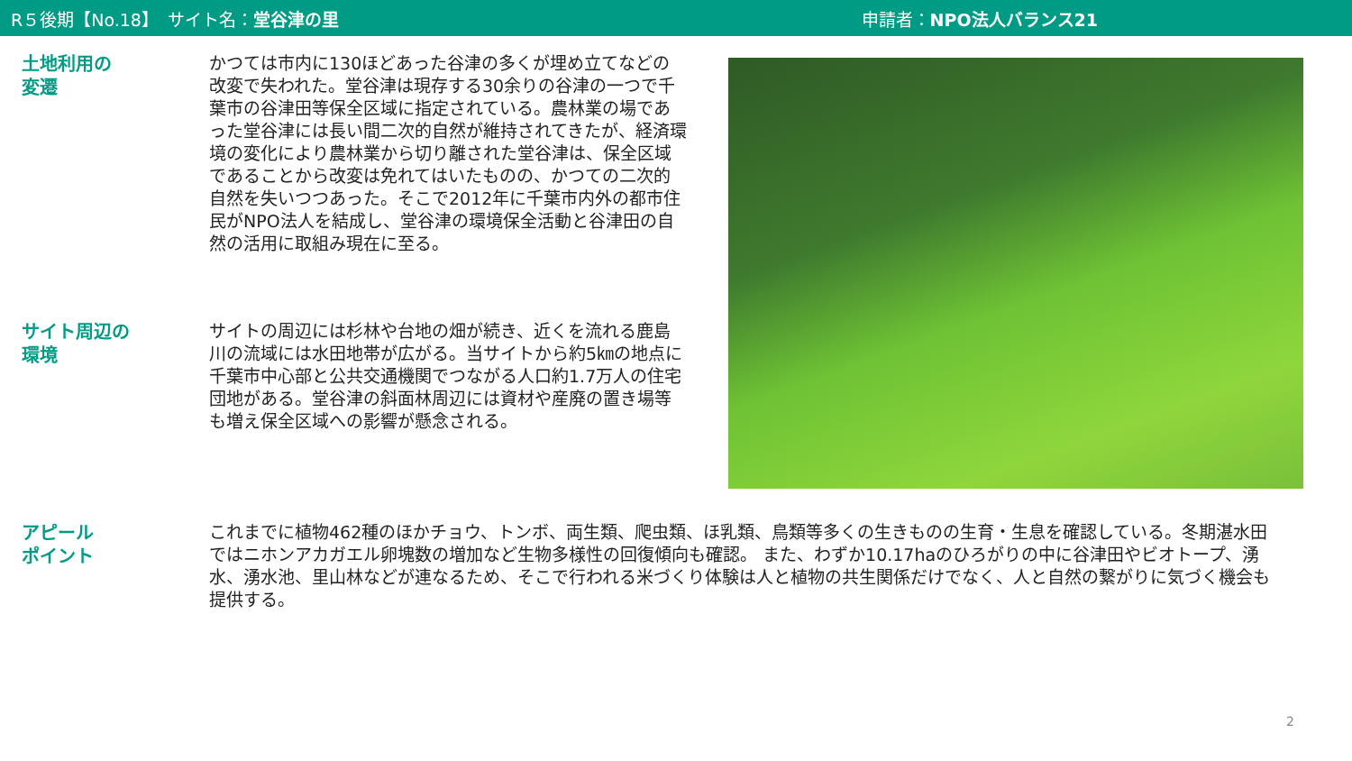R５後期【No.18】　サイト名：堂谷津の里 申請者：NPO法人バランス21
土地利用の
変遷
かつては市内に130ほどあった谷津の多くが埋め立てなどの改変で失われた。堂谷津は現存する30余りの谷津の一つで千葉市の谷津田等保全区域に指定されている。農林業の場であった堂谷津には長い間二次的自然が維持されてきたが、経済環境の変化により農林業から切り離された堂谷津は、保全区域であることから改変は免れてはいたものの、かつての二次的自然を失いつつあった。そこで2012年に千葉市内外の都市住民がNPO法人を結成し、堂谷津の環境保全活動と谷津田の自然の活用に取組み現在に至る。
サイト周辺の
環境
サイトの周辺には杉林や台地の畑が続き、近くを流れる鹿島川の流域には水田地帯が広がる。当サイトから約5㎞の地点に千葉市中心部と公共交通機関でつながる人口約1.7万人の住宅団地がある。堂谷津の斜面林周辺には資材や産廃の置き場等も増え保全区域への影響が懸念される。
アピール
ポイント
これまでに植物462種のほかチョウ、トンボ、両生類、爬虫類、ほ乳類、鳥類等多くの生きものの生育・生息を確認している。冬期湛水田ではニホンアカガエル卵塊数の増加など生物多様性の回復傾向も確認。 また、わずか10.17haのひろがりの中に谷津田やビオトープ、湧水、湧水池、里山林などが連なるため、そこで行われる米づくり体験は人と植物の共生関係だけでなく、人と自然の繋がりに気づく機会も提供する。
2